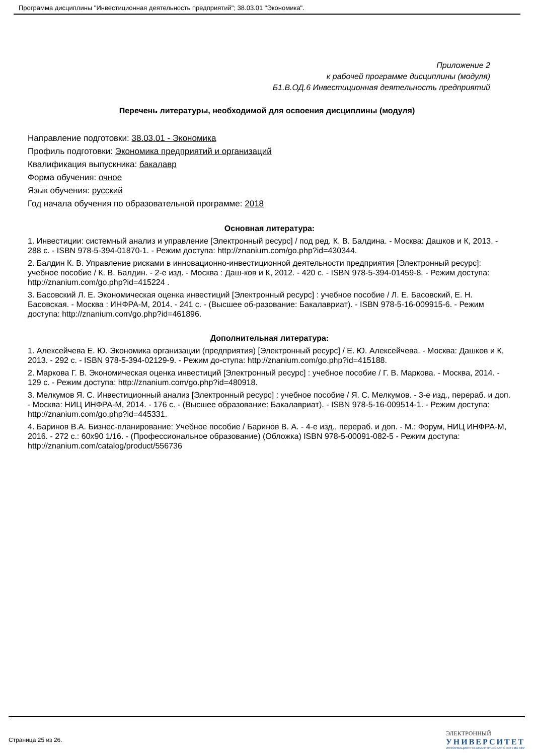Программа дисциплины "Инвестиционная деятельность предприятий"; 38.03.01 "Экономика".
Приложение 2
к рабочей программе дисциплины (модуля)
Б1.В.ОД.6 Инвестиционная деятельность предприятий
Перечень литературы, необходимой для освоения дисциплины (модуля)
Направление подготовки: 38.03.01 - Экономика
Профиль подготовки: Экономика предприятий и организаций
Квалификация выпускника: бакалавр
Форма обучения: очное
Язык обучения: русский
Год начала обучения по образовательной программе: 2018
Основная литература:
1. Инвестиции: системный анализ и управление [Электронный ресурс] / под ред. К. В. Балдина. - Москва: Дашков и К, 2013. - 288 с. - ISBN 978-5-394-01870-1. - Режим доступа: http://znanium.com/go.php?id=430344.
2. Балдин К. В. Управление рисками в инновационно-инвестиционной деятельности предприятия [Электронный ресурс]: учебное пособие / К. В. Балдин. - 2-е изд. - Москва : Даш-ков и К, 2012. - 420 с. - ISBN 978-5-394-01459-8. - Режим доступа: http://znanium.com/go.php?id=415224 .
3. Басовский Л. Е. Экономическая оценка инвестиций [Электронный ресурс] : учебное пособие / Л. Е. Басовский, Е. Н. Басовская. - Москва : ИНФРА-М, 2014. - 241 с. - (Высшее об-разование: Бакалавриат). - ISBN 978-5-16-009915-6. - Режим доступа: http://znanium.com/go.php?id=461896.
Дополнительная литература:
1. Алексейчева Е. Ю. Экономика организации (предприятия) [Электронный ресурс] / Е. Ю. Алексейчева. - Москва: Дашков и К, 2013. - 292 с. - ISBN 978-5-394-02129-9. - Режим до-ступа: http://znanium.com/go.php?id=415188.
2. Маркова Г. В. Экономическая оценка инвестиций [Электронный ресурс] : учебное пособие / Г. В. Маркова. - Москва, 2014. - 129 с. - Режим доступа: http://znanium.com/go.php?id=480918.
3. Мелкумов Я. С. Инвестиционный анализ [Электронный ресурс] : учебное пособие / Я. С. Мелкумов. - 3-е изд., перераб. и доп. - Москва: НИЦ ИНФРА-М, 2014. - 176 с. - (Высшее образование: Бакалавриат). - ISBN 978-5-16-009514-1. - Режим доступа: http://znanium.com/go.php?id=445331.
4. Баринов В.А. Бизнес-планирование: Учебное пособие / Баринов В. А. - 4-е изд., перераб. и доп. - М.: Форум, НИЦ ИНФРА-М, 2016. - 272 с.: 60x90 1/16. - (Профессиональное образование) (Обложка) ISBN 978-5-00091-082-5 - Режим доступа: http://znanium.com/catalog/product/556736
Страница 25 из 26.
ЭЛЕКТРОННЫЙ
УНИВЕРСИТЕТ
ИНФОРМАЦИОННО-АНАЛИТИЧЕСКАЯ СИСТЕМА КФУ